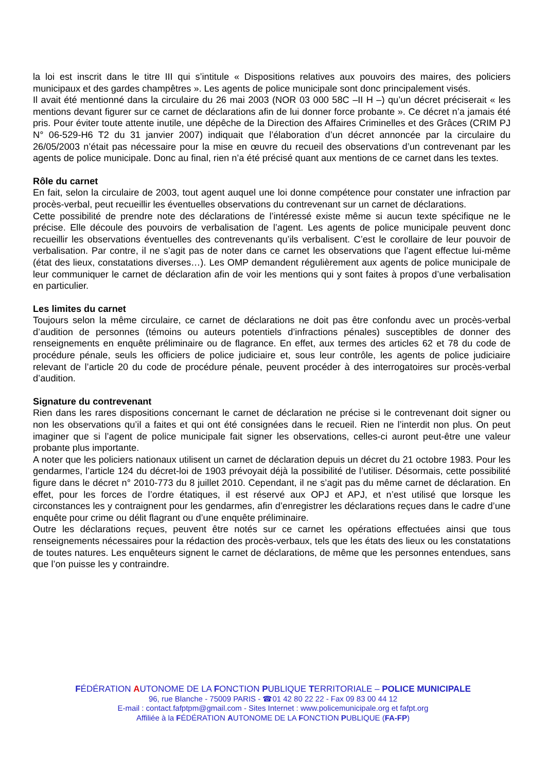la loi est inscrit dans le titre III qui s’intitule « Dispositions relatives aux pouvoirs des maires, des policiers municipaux et des gardes champêtres ». Les agents de police municipale sont donc principalement visés.
Il avait été mentionné dans la circulaire du 26 mai 2003 (NOR 03 000 58C –II H –) qu’un décret préciserait « les mentions devant figurer sur ce carnet de déclarations afin de lui donner force probante ». Ce décret n’a jamais été pris. Pour éviter toute attente inutile, une dépêche de la Direction des Affaires Criminelles et des Grâces (CRIM PJ N° 06-529-H6 T2 du 31 janvier 2007) indiquait que l’élaboration d’un décret annoncée par la circulaire du 26/05/2003 n’était pas nécessaire pour la mise en œuvre du recueil des observations d’un contrevenant par les agents de police municipale. Donc au final, rien n’a été précisé quant aux mentions de ce carnet dans les textes.
Rôle du carnet
En fait, selon la circulaire de 2003, tout agent auquel une loi donne compétence pour constater une infraction par procès-verbal, peut recueillir les éventuelles observations du contrevenant sur un carnet de déclarations.
Cette possibilité de prendre note des déclarations de l’intéressé existe même si aucun texte spécifique ne le précise. Elle découle des pouvoirs de verbalisation de l’agent. Les agents de police municipale peuvent donc recueillir les observations éventuelles des contrevenants qu’ils verbalisent. C’est le corollaire de leur pouvoir de verbalisation. Par contre, il ne s’agit pas de noter dans ce carnet les observations que l’agent effectue lui-même (état des lieux, constatations diverses…). Les OMP demandent régulièrement aux agents de police municipale de leur communiquer le carnet de déclaration afin de voir les mentions qui y sont faites à propos d’une verbalisation en particulier.
Les limites du carnet
Toujours selon la même circulaire, ce carnet de déclarations ne doit pas être confondu avec un procès-verbal d’audition de personnes (témoins ou auteurs potentiels d’infractions pénales) susceptibles de donner des renseignements en enquête préliminaire ou de flagrance. En effet, aux termes des articles 62 et 78 du code de procédure pénale, seuls les officiers de police judiciaire et, sous leur contrôle, les agents de police judiciaire relevant de l’article 20 du code de procédure pénale, peuvent procéder à des interrogatoires sur procès-verbal d’audition.
Signature du contrevenant
Rien dans les rares dispositions concernant le carnet de déclaration ne précise si le contrevenant doit signer ou non les observations qu’il a faites et qui ont été consignées dans le recueil. Rien ne l’interdit non plus. On peut imaginer que si l’agent de police municipale fait signer les observations, celles-ci auront peut-être une valeur probante plus importante.
A noter que les policiers nationaux utilisent un carnet de déclaration depuis un décret du 21 octobre 1983. Pour les gendarmes, l’article 124 du décret-loi de 1903 prévoyait déjà la possibilité de l’utiliser. Désormais, cette possibilité figure dans le décret n° 2010-773 du 8 juillet 2010. Cependant, il ne s’agit pas du même carnet de déclaration. En effet, pour les forces de l’ordre étatiques, il est réservé aux OPJ et APJ, et n’est utilisé que lorsque les circonstances les y contraignent pour les gendarmes, afin d’enregistrer les déclarations reçues dans le cadre d’une enquête pour crime ou délit flagrant ou d’une enquête préliminaire.
Outre les déclarations reçues, peuvent être notés sur ce carnet les opérations effectuées ainsi que tous renseignements nécessaires pour la rédaction des procès-verbaux, tels que les états des lieux ou les constatations de toutes natures. Les enquêteurs signent le carnet de déclarations, de même que les personnes entendues, sans que l’on puisse les y contraindre.
FÉDÉRATION AUTONOME DE LA FONCTION PUBLIQUE TERRITORIALE – POLICE MUNICIPALE
96, rue Blanche - 75009 PARIS - ☎01 42 80 22 22 - Fax 09 83 00 44 12
E-mail : contact.fafptpm@gmail.com - Sites Internet : www.policemunicipale.org et fafpt.org
Affiliée à la FÉDÉRATION AUTONOME DE LA FONCTION PUBLIQUE (FA-FP)